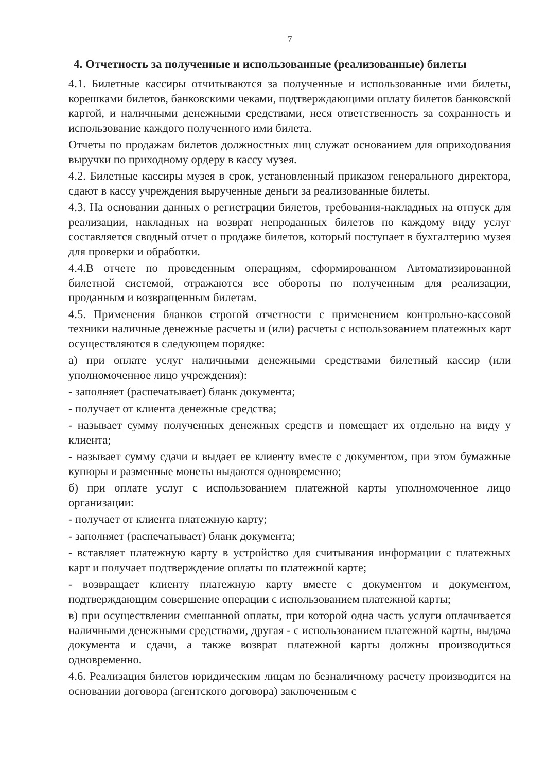7
4. Отчетность за полученные и использованные (реализованные) билеты
4.1. Билетные кассиры отчитываются за полученные и использованные ими билеты, корешками билетов, банковскими чеками, подтверждающими оплату билетов банковской картой, и наличными денежными средствами, неся ответственность за сохранность и использование каждого полученного ими билета.
Отчеты по продажам билетов должностных лиц служат основанием для оприходования выручки по приходному ордеру в кассу музея.
4.2. Билетные кассиры музея в срок, установленный приказом генерального директора, сдают в кассу учреждения вырученные деньги за реализованные билеты.
4.3. На основании данных о регистрации билетов, требования-накладных на отпуск для реализации, накладных на возврат непроданных билетов по каждому виду услуг составляется сводный отчет о продаже билетов, который поступает в бухгалтерию музея для проверки и обработки.
4.4.В отчете по проведенным операциям, сформированном Автоматизированной билетной системой, отражаются все обороты по полученным для реализации, проданным и возвращенным билетам.
4.5. Применения бланков строгой отчетности с применением контрольно-кассовой техники наличные денежные расчеты и (или) расчеты с использованием платежных карт осуществляются в следующем порядке:
а) при оплате услуг наличными денежными средствами билетный кассир (или уполномоченное лицо учреждения):
- заполняет (распечатывает) бланк документа;
- получает от клиента денежные средства;
- называет сумму полученных денежных средств и помещает их отдельно на виду у клиента;
- называет сумму сдачи и выдает ее клиенту вместе с документом, при этом бумажные купюры и разменные монеты выдаются одновременно;
б) при оплате услуг с использованием платежной карты уполномоченное лицо организации:
- получает от клиента платежную карту;
- заполняет (распечатывает) бланк документа;
- вставляет платежную карту в устройство для считывания информации с платежных карт и получает подтверждение оплаты по платежной карте;
- возвращает клиенту платежную карту вместе с документом и документом, подтверждающим совершение операции с использованием платежной карты;
в) при осуществлении смешанной оплаты, при которой одна часть услуги оплачивается наличными денежными средствами, другая - с использованием платежной карты, выдача документа и сдачи, а также возврат платежной карты должны производиться одновременно.
4.6. Реализация билетов юридическим лицам по безналичному расчету производится на основании договора (агентского договора) заключенным с